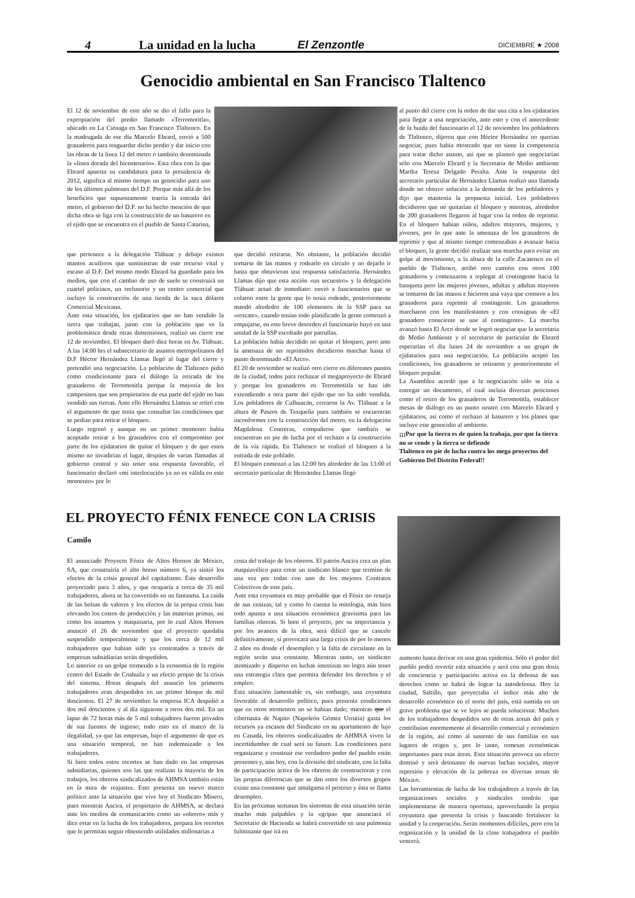4 La unidad en la lucha El Zenzontle DICIEMBRE ★ 2008
Genocidio ambiental en San Francisco Tlaltenco
El 12 de noviembre de este año se dio el fallo para la expropiación del predio llamado «Terromotitla», ubicado en La Ciénaga en San Francisco Tlaltenco. En la madrugada de ese día Marcelo Ebrard, envió a 500 granaderos para resguardar dicho predio y dar inicio con las obras de la línea 12 del metro o también denominada la «línea dorada del bicentenario». Esta obra con la que Ebrard apuesta su candidatura para la presidencia de 2012, significa al mismo tiempo un genocidio para uno de los últimos pulmones del D.F. Porque más allá de los beneficios que supuestamente traería la entrada del metro, el gobierno del D.F. no ha hecho mención de que dicha obra se liga con la construcción de un basurero en el ejido que se encuentra en el pueblo de Santa Catarina,
que pertenece a la delegación Tláhuac y debajo existen mantos acuíferos que suministran de este recurso vital y escaso al D.F. Del mismo modo Ebrard ha guardado para los medios, que con el cambio de uso de suelo se construirá un cuartel policiaco, un reclusorio y un centro comercial que incluye la construcción de una tienda de la saca dólares Comercial Mexicana.
Ante esta situación, los ejidatarios que no han vendido la tierra que trabajan, junto con la población que ve la problemática desde otras dimensiones, realizó un cierre ese 12 de noviembre. El bloqueo duró diez horas en Av. Tláhuac. A las 14:00 hrs el subsecretario de asuntos metropolitanos del D.F Héctor Hernández Llamas llegó al lugar del cierre y pretendió una negociación. La población de Tlaltenco pidió como condicionante para el diálogo la retirada de los granaderos de Terromotitla porque la mayoría de los campesinos que son propietarios de esa parte del ejido no han vendido sus tierras. Ante ello Hernández Llamas se retiró con el argumento de que tenía que consultar las condiciones que se pedían para retirar el bloqueo.
Luego regresó y aunque en un primer momento había aceptado retirar a los granaderos con el compromiso por parte de los ejidatarios de quitar el bloqueo y de que estos mismo no invadirían el lugar, despúes de varias llamadas al gobierno central y sin tener una respuesta favorable, el funcionario declaró «mi interlocución ya no es válida en este momento» por lo
que decidió retirarse. No obstante, la población decidió tomarse de las manos y rodearlo en círculo y no dejarlo ir hasta que obtuvieran una respuesta satisfactoria. Hernández Llamas dijo que esta acción «un secuestro» y la delegación Tláhuac actuó de inmediato: envió a funcionarios que se colaron entre la gente que lo tenía rodeado, posteriormente mandó alrededor de 100 elementos de la SSP para su «rescate», cuando tenían todo planificado la gente comenzó a empujarse, en este breve desorden el funcionario huyó en una unidad de la SSP escoltado por patrullas.
La población había decidido no quitar el bloqueo, pero ante la amenaza de ser reprimidos decidieron marchar hasta el punto denominado «El Arco».
El 20 de noviembre se realizó otro cierre en diferentes puntos de la ciudad, todos para rechazar el megaproyecto de Ebrard y porque los granaderos en Terromotitla se han ido extendiendo a otra parte del ejido que no ha sido vendida. Los pobladores de Culhuacán, cerraron la Av. Tláhuac a la altura de Paseos de Taxqueña pues también se encuentran inconformes con la construcción del metro, en la delegación Magdalena Contreras, compañeros que también se encuentran en pie de lucha por el rechazo a la construcción de la vía rápida. En Tlaltenco se realizó el bloqueo a la entrada de este poblado.
El bloqueo comenzó a las 12:00 hrs alrededor de las 13:00 el secretario particular de Hernández Llamas llegó
al punto del cierre con la orden de dar una cita a los ejidatarios para llegar a una negociación, ante esto y con el antecedente de la huída del funcionario el 12 de noviembre los pobladores de Tlaltenco, dijeron que con Héctor Hernández no querían negociar, pues había mostrado que no tiene la competencia para tratar dicho asunto, así que se planteó que negociarían sólo con Marcelo Ebrard y la Secretaria de Medio ambiente Martha Teresa Delgado Peralta. Ante la respuesta del secretario particular de Hernández Llamas realizó una llamada donde no obtuvo solución a la demanda de los pobladores y dijo que mantenía la propuesta inicial. Los pobladores decidieron que no quitarían el bloqueo y mientras, alrededor de 200 granaderos llegaron al lugar con la orden de reprimir. En el bloqueo habían niños, adultos mayores, mujeres, y jóvenes, por lo que ante la amenaza de los granaderos de reprimir y que al mismo tiempo comenzaban a avanzar hacia el bloqueo, la gente decidió realizar una marcha para evitar un golpe al movimiento, a la altura de la calle Zacatenco en el pueblo de Tlaltenco, arribó otro camión con otros 100 granaderos y comenzaron a replegar al contingente hacia la banqueta pero las mujeres jóvenes, adultas y adultas mayores se tomaron de las manos e hicieron una vaya que contuvo a los granaderos para reprimir al contingente. Los granaderos marcharon con los manifestantes y con consignas de «El granadero consciente se une al contingente». La marcha avanzó hasta El Arco donde se logró negociar que la secretaria de Medio Ambiente y el secretario de particular de Ebrard esperarían el día lunes 24 de noviembre a un grupo de ejidatarios para una negociación. La población aceptó las condiciones, los granaderos se retiraron y posteriormente el bloqueo popular.
La Asamblea acordó que a la negociación sólo se iría a entregar un documento, el cual incluía diversas peticiones como el retiro de los granaderos de Terromotitla, establecer mesas de diálogo en un punto neutro con Marcelo Ebrard y ejidatarios, así como el rechazo al basurero y los planes que incluye este genocidio al ambiente.
¡¡¡Por que la tierra es de quien la trabaja, por que la tierra no se vende y la tierra se defiende
Tlaltenco en pie de lucha contra los mega proyectos del Gobierno Del Distrito Federal!!
EL PROYECTO FÉNIX FENECE CON LA CRISIS
Camilo
El anunciado Proyecto Fénix de Altos Hornos de México, SA, que construiría el alto horno número 6, ya sintió los efectos de la crisis general del capitalismo. Éste desarrollo proyectado para 3 años, y que ocuparía a cerca de 35 mil trabajadores, ahora se ha convertido en un fantasma. La caída de las bolsas de valores y los efectos de la propia crisis han elevando los costos de producción y las materias primas, así como los insumos y maquinaria, por lo cual Altos Hornos anunció el 26 de noviembre que el proyecto quedaba suspendido temporalmente y que los cerca de 12 mil trabajadores que habían sido ya contratados a través de empresas subsidiarias serán despedidos.
Lo anterior es un golpe tremendo a la economía de la región centro del Estado de Coahuila y un efecto propio de la crisis del sistema. Horas después del anuncio los primeros trabajadores eran despedidos en un primer bloque de mil doscientos. El 27 de noviembre la empresa ICA despidió a dos mil doscientos y al día siguiente a otros dos mil. En un lapso de 72 horas más de 5 mil trabajadores fueron privados de sus fuentes de ingreso; todo esto en el marco de la ilegalidad, ya que las empresas, bajo el argumento de que es una situación temporal, no han indemnizado a los trabajadores.
Si bien todos estos recortes se han dado en las empresas subsidiarias, quienes son las que realizan la mayoría de los trabajos, los obreros sindicalizados de AHMSA también están en la mira de reajustes. Esto presenta un nuevo marco político ante la situación que vive hoy el Sindicato Minero, pues mientras Ancira, el propietario de AHMSA, se declara ante los medios de comunicación como un «obrero» más y dice estar en la lucha de los trabajadores, prepara los recortes que le permitan seguir obteniendo utilidades millonarias a
costa del trabajo de los obreros. El patrón Ancira crea un plan maquiavélico para crear un sindicato blanco que termine de una vez por todas con uno de los mejores Contratos Colectivos de este país.
Ante esta coyuntura es muy probable que el Fénix no resurja de sus cenizas, tal y como lo cuenta la mitología, más bien todo apunta a una situación económica gravísima para las familias obreras. Si bien el proyecto, por su importancia y por los avances de la obra, será difícil que se cancele definitivamente, sí provocará una larga crisis de por lo menos 2 años en donde el desempleo y la falta de circulante en la región serán una constante. Mientras tanto, un sindicato atomizado y disperso en luchas intestinas no logra aún tener una estrategia clara que permita defender los derechos y el empleo.
Esta situación lamentable es, sin embargo, una coyuntura favorable al desarrollo político, pues presenta condiciones que en otros momentos no se habían dado; mientras que el cibernauta de Napito (Napoleón Gómez Urrutía) gasta los recursos ya escasos del Sindicato en su apartamento de lujo en Canadá, los obreros sindicalizados de AHMSA viven la incertidumbre de cual será su futuro. Las condiciones para organizarse y construir ese verdadero poder del pueblo están presentes y, aún hoy, con la división del sindicato, con la falta de participación activa de los obreros de constructoras y con las propias diferencias que se dan entre los diversos grupos existe una constante que amalgama el proceso y ésta se llama desempleo.
En las próximas semanas los síntomas de esta situación serán mucho más palpables y la «gripa» que anunciará el Secretario de Hacienda se habrá convertido en una pulmonía fulminante que irá en
aumento hasta derivar en una gran epidemia. Sólo el poder del pueblo podrá revertir esta situación y será con una gran dosis de conciencia y participación activa en la defensa de sus derechos como se habrá de lograr la autodefensa. Hoy la ciudad, Saltillo, que proyectaba el índice más alto de desarrollo económico en el norte del país, está sumida en un grave problema que se ve lejos se pueda solucionar. Muchos de los trabajadores despedidos son de otras zonas del país y contribuían enormemente al desarrollo comercial y económico de la región, así como al sustento de sus familias en sus lugares de origen y, por lo tanto, remesas económicas importantes para esas áreas. Esta situación provoca un efecto dominó y será detonante de nuevas luchas sociales, mayor represión y elevación de la pobreza en diversas zonas de México.
Las herramientas de lucha de los trabajadores a través de las organizaciones sociales y sindicales tendrán que implementarse de manera oportuna, aprovechando la propia coyuntura que presenta la crisis y buscando fortalecer la unidad y la cooperación. Serán momentos difíciles, pero con la organización y la unidad de la clase trabajadora el pueblo vencerá.